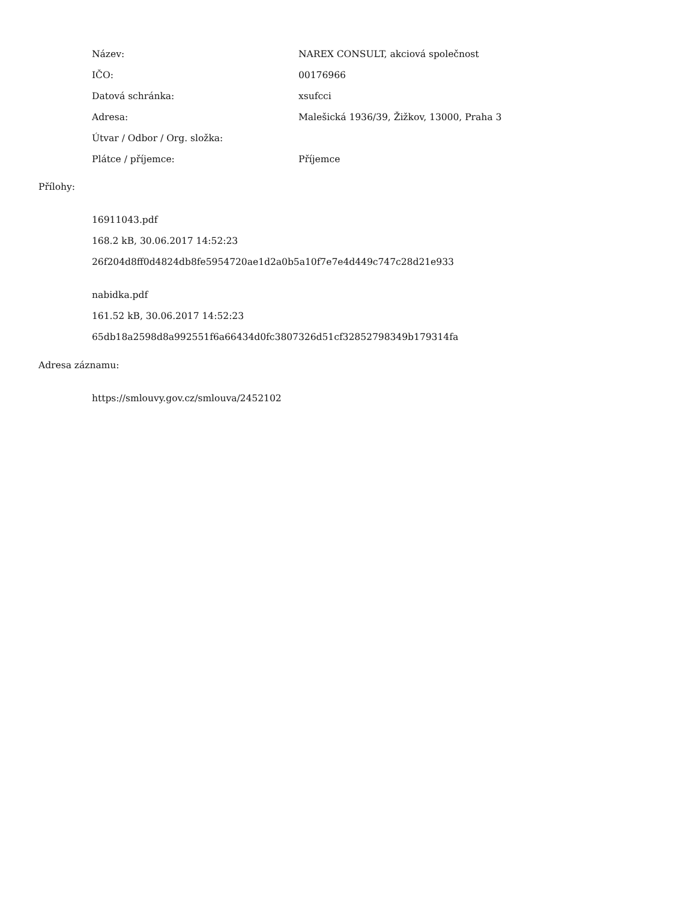| Název: | NAREX CONSULT, akciová společnost |
| IČO: | 00176966 |
| Datová schránka: | xsufcci |
| Adresa: | Malešická 1936/39, Žižkov, 13000, Praha 3 |
| Útvar / Odbor / Org. složka: | |
| Plátce / příjemce: | Příjemce |
Přílohy:
16911043.pdf
168.2 kB, 30.06.2017 14:52:23
26f204d8ff0d4824db8fe5954720ae1d2a0b5a10f7e7e4d449c747c28d21e933
nabidka.pdf
161.52 kB, 30.06.2017 14:52:23
65db18a2598d8a992551f6a66434d0fc3807326d51cf32852798349b179314fa
Adresa záznamu:
https://smlouvy.gov.cz/smlouva/2452102